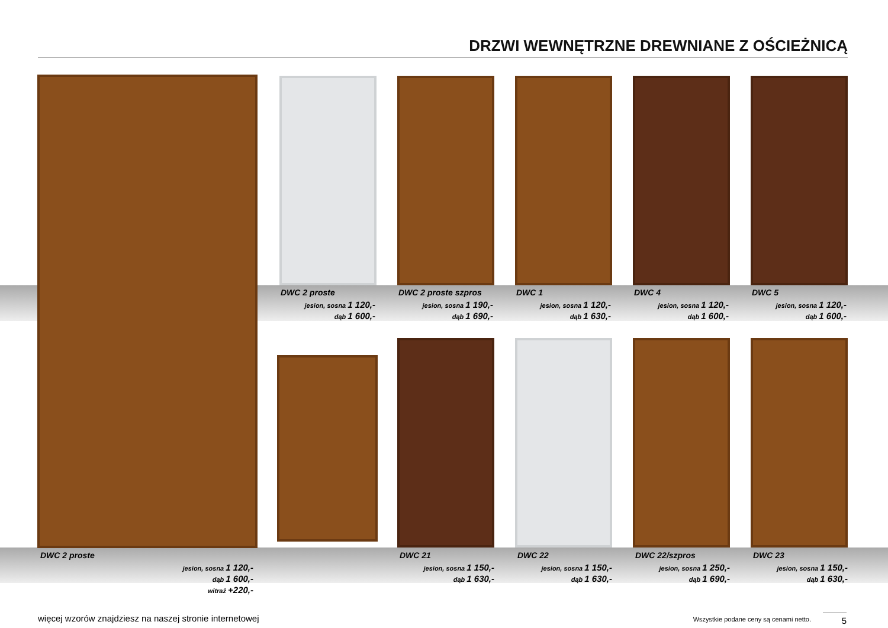DRZWI WEWNĘTRZNE DREWNIANE Z OŚCIEŻNICĄ
DWC 2 proste
jesion, sosna 1 120,-
dąb 1 600,-
DWC 2 proste szpros
jesion, sosna 1 190,-
dąb 1 690,-
DWC 1
jesion, sosna 1 120,-
dąb 1 630,-
DWC 4
jesion, sosna 1 120,-
dąb 1 600,-
DWC 5
jesion, sosna 1 120,-
dąb 1 600,-
DWC 2 proste
jesion, sosna 1 120,-
dąb 1 600,-
witraż +220,-
DWC 21
jesion, sosna 1 150,-
dąb 1 630,-
DWC 22
jesion, sosna 1 150,-
dąb 1 630,-
DWC 22/szpros
jesion, sosna 1 250,-
dąb 1 690,-
DWC 23
jesion, sosna 1 150,-
dąb 1 630,-
więcej wzorów znajdziesz na naszej stronie internetowej
Wszystkie podane ceny są cenami netto.
5